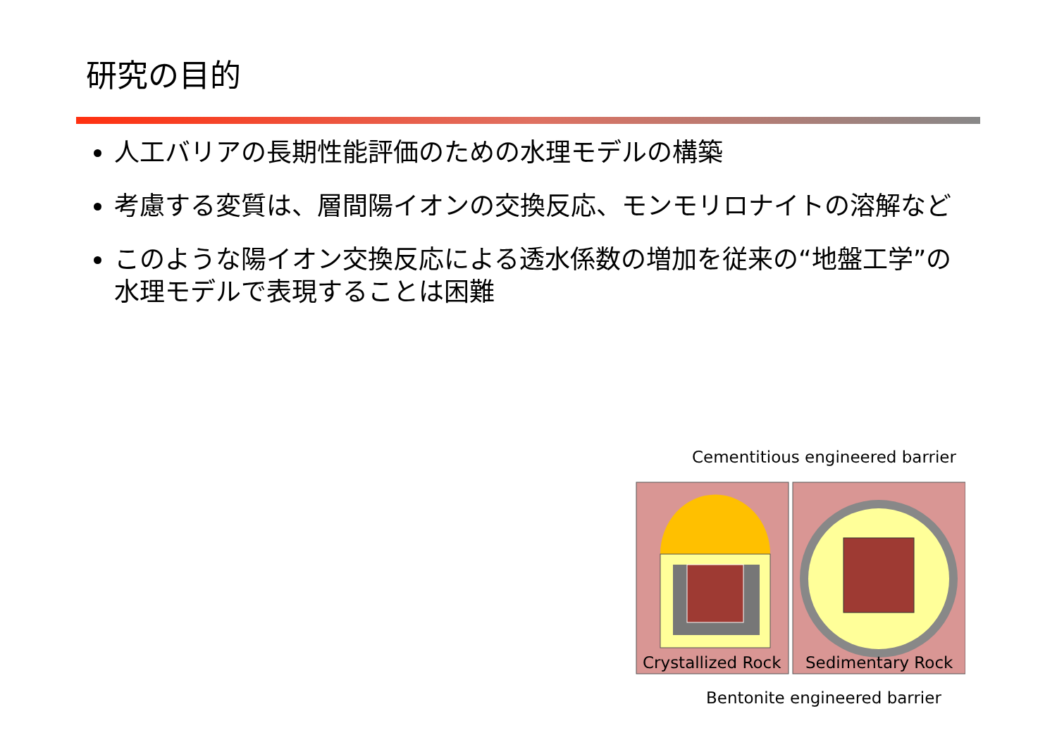研究の目的
人工バリアの長期性能評価のための水理モデルの構築
考慮する変質は、層間陽イオンの交換反応、モンモリロナイトの溶解など
このような陽イオン交換反応による透水係数の増加を従来の“地盤工学”の水理モデルで表現することは困難
Cementitious engineered barrier
Crystallized Rock Sedimentary Rock
Bentonite engineered barrier